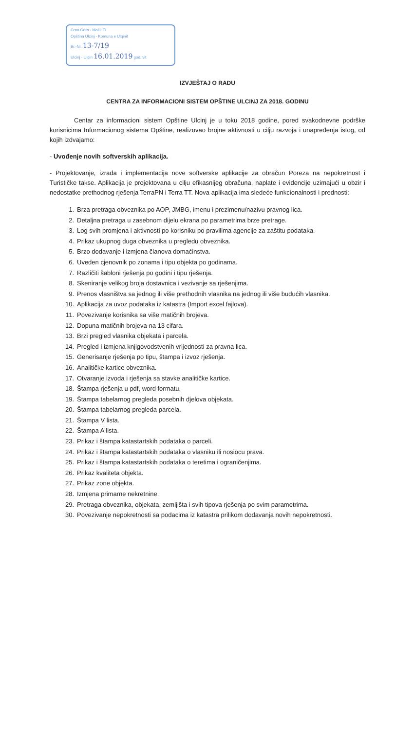Crna Gora - Mali i Zi
Opština Ulcinj - Komuna e Ulqinit
Br.-Nr. 13-7/19
Ulcinj - Ulqin 16.01.2019 god. vit.
IZVJEŠTAJ O RADU
CENTRA ZA INFORMACIONI SISTEM OPŠTINE ULCINJ ZA 2018. GODINU
Centar za informacioni sistem Opštine Ulcinj je u toku 2018 godine, pored svakodnevne podrške korisnicima Informacionog sistema Opštine, realizovao brojne aktivnosti u cilju razvoja i unapređenja istog, od kojih izdvajamo:
- Uvođenje novih softverskih aplikacija.
- Projektovanje, izrada i implementacija nove softverske aplikacije za obračun Poreza na nepokretnost i Turističke takse. Aplikacija je projektovana u cilju efikasnijeg obračuna, naplate i evidencije uzimajući u obzir i nedostatke prethodnog rješenja TerraPN i Terra TT. Nova aplikacija ima sledeće funkcionalnosti i prednosti:
1. Brza pretraga obveznika po AOP, JMBG, imenu i prezimenu/nazivu pravnog lica.
2. Detaljna pretraga u zasebnom dijelu ekrana po parametrima brze pretrage.
3. Log svih promjena i aktivnosti po korisniku po pravilima agencije za zaštitu podataka.
4. Prikaz ukupnog duga obveznika u pregledu obveznika.
5. Brzo dodavanje i izmjena članova domaćinstva.
6. Uveden cjenovnik po zonama i tipu objekta po godinama.
7. Različiti šabloni rješenja po godini i tipu rješenja.
8. Skeniranje velikog broja dostavnica i vezivanje sa rješenjima.
9. Prenos vlasništva sa jednog ili više prethodnih vlasnika na jednog ili više budućih vlasnika.
10. Aplikacija za uvoz podataka iz katastra (Import excel fajlova).
11. Povezivanje korisnika sa više matičnih brojeva.
12. Dopuna matičnih brojeva na 13 cifara.
13. Brzi pregled vlasnika objekata i parcela.
14. Pregled i izmjena knjigovodstvenih vrijednosti za pravna lica.
15. Generisanje rješenja po tipu, štampa i izvoz rješenja.
16. Analitičke kartice obveznika.
17. Otvaranje izvoda i rješenja sa stavke analitičke kartice.
18. Štampa rješenja u pdf, word formatu.
19. Štampa tabelarnog pregleda posebnih djelova objekata.
20. Štampa tabelarnog pregleda parcela.
21. Štampa V lista.
22. Štampa A lista.
23. Prikaz i štampa katastartskih podataka o parceli.
24. Prikaz i štampa katastartskih podataka o vlasniku ili nosiocu prava.
25. Prikaz i štampa katastartskih podataka o teretima i ograničenjima.
26. Prikaz kvaliteta objekta.
27. Prikaz zone objekta.
28. Izmjena primarne nekretnine.
29. Pretraga obveznika, objekata, zemljišta i svih tipova rješenja po svim parametrima.
30. Povezivanje nepokretnosti sa podacima iz katastra prilikom dodavanja novih nepokretnosti.